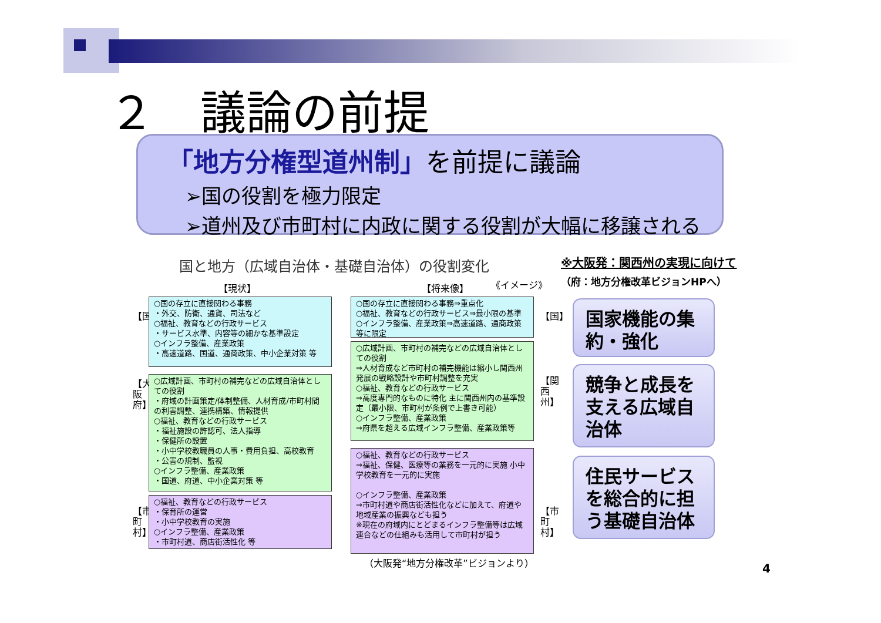２　議論の前提
「地方分権型道州制」を前提に議論
➢国の役割を極力限定
➢道州及び市町村に内政に関する役割が大幅に移譲される
国と地方（広域自治体・基礎自治体）の役割変化
【現状】 【将来像】 《イメージ》
※大阪発：関西州の実現に向けて
（府：地方分権改革ビジョンHPへ）
【国】
【大阪府】
【市町村】
○国の存立に直接関わる事務
・外交、防衛、通貨、司法など
○福祉、教育などの行政サービス
・サービス水準、内容等の細かな基準設定
○インフラ整備、産業政策
・高速道路、国道、通商政策、中小企業対策 等
○広域計画、市町村の補完などの広域自治体としての役割
・府域の計画策定/体制整備、人材育成/市町村間の利害調整、連携構築、情報提供
○福祉、教育などの行政サービス
・福祉施設の許認可、法人指導
・保健所の設置
・小中学校教職員の人事・費用負担、高校教育
・公害の規制、監視
○インフラ整備、産業政策
・国道、府道、中小企業対策 等
○福祉、教育などの行政サービス
・保育所の運営
・小中学校教育の実施
○インフラ整備、産業政策
・市町村道、商店街活性化 等
○国の存立に直接関わる事務⇒重点化
○福祉、教育などの行政サービス⇒最小限の基準
○インフラ整備、産業政策⇒高速道路、通商政策等に限定
○広域計画、市町村の補完などの広域自治体としての役割
⇒人材育成など市町村の補完機能は縮小し関西州発展の戦略設計や市町村調整を充実
○福祉、教育などの行政サービス
⇒高度専門的なものに特化 主に関西州内の基準設定（最小限、市町村が条例で上書き可能）
○インフラ整備、産業政策
⇒府県を超える広域インフラ整備、産業政策等
○福祉、教育などの行政サービス
⇒福祉、保健、医療等の業務を一元的に実施 小中学校教育を一元的に実施
○インフラ整備、産業政策
⇒市町村道や商店街活性化などに加えて、府道や地域産業の振興なども担う
※現在の府域内にとどまるインフラ整備等は広域連合などの仕組みも活用して市町村が担う
【国】
【関西州】
【市町村】
（大阪発“地方分権改革”ビジョンより）
国家機能の集約・強化
競争と成長を支える広域自治体
住民サービスを総合的に担う基礎自治体
4